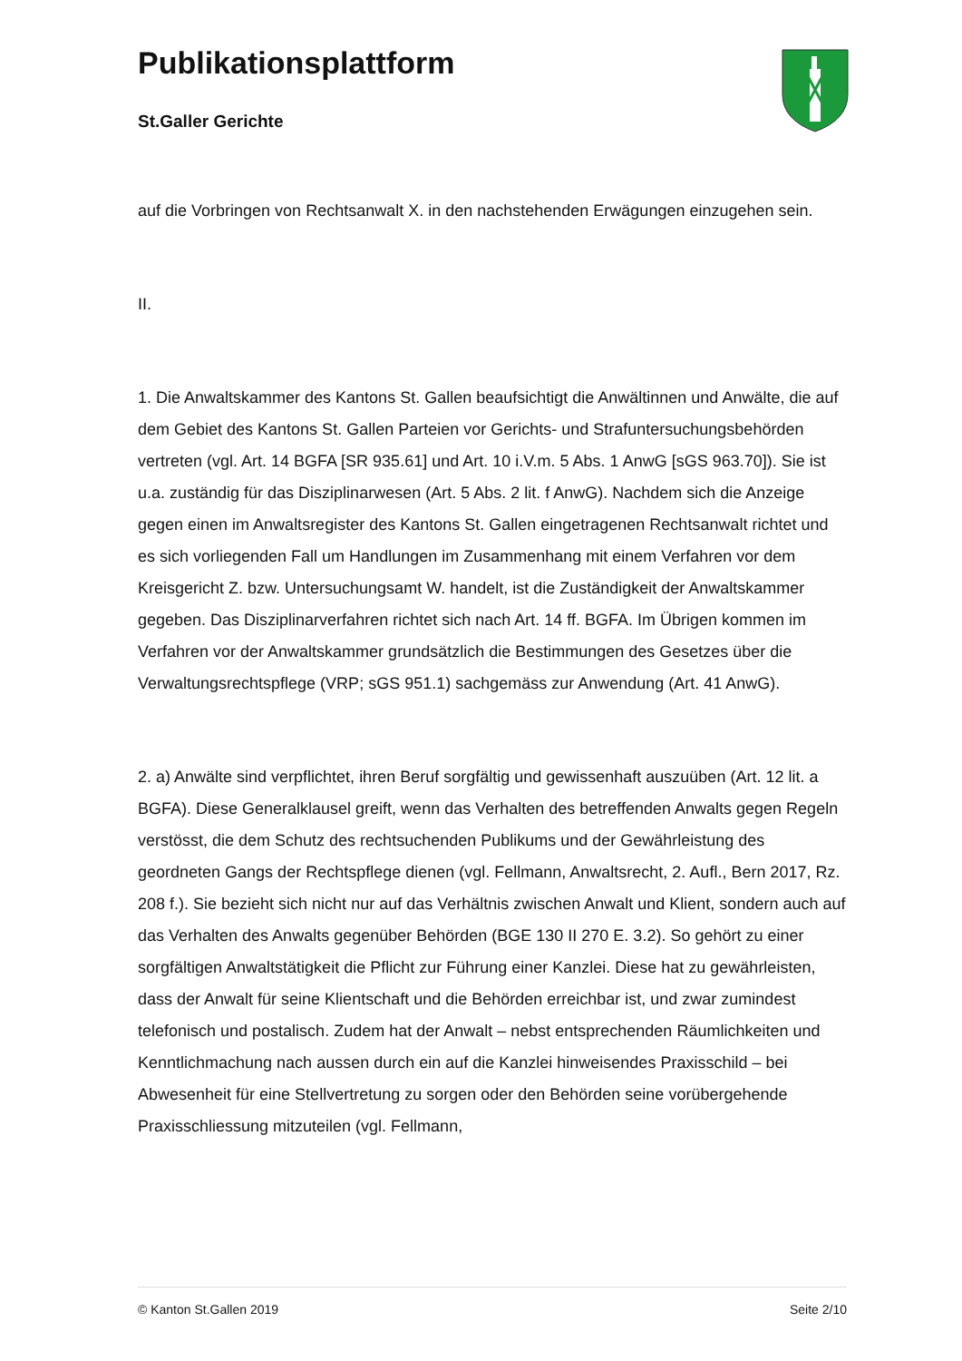Publikationsplattform
St.Galler Gerichte
auf die Vorbringen von Rechtsanwalt X. in den nachstehenden Erwägungen einzugehen sein.
II.
1. Die Anwaltskammer des Kantons St. Gallen beaufsichtigt die Anwältinnen und Anwälte, die auf dem Gebiet des Kantons St. Gallen Parteien vor Gerichts- und Strafuntersuchungsbehörden vertreten (vgl. Art. 14 BGFA [SR 935.61] und Art. 10 i.V.m. 5 Abs. 1 AnwG [sGS 963.70]). Sie ist u.a. zuständig für das Disziplinarwesen (Art. 5 Abs. 2 lit. f AnwG). Nachdem sich die Anzeige gegen einen im Anwaltsregister des Kantons St. Gallen eingetragenen Rechtsanwalt richtet und es sich vorliegenden Fall um Handlungen im Zusammenhang mit einem Verfahren vor dem Kreisgericht Z. bzw. Untersuchungsamt W. handelt, ist die Zuständigkeit der Anwaltskammer gegeben. Das Disziplinarverfahren richtet sich nach Art. 14 ff. BGFA. Im Übrigen kommen im Verfahren vor der Anwaltskammer grundsätzlich die Bestimmungen des Gesetzes über die Verwaltungsrechtspflege (VRP; sGS 951.1) sachgemäss zur Anwendung (Art. 41 AnwG).
2. a) Anwälte sind verpflichtet, ihren Beruf sorgfältig und gewissenhaft auszuüben (Art. 12 lit. a BGFA). Diese Generalklausel greift, wenn das Verhalten des betreffenden Anwalts gegen Regeln verstösst, die dem Schutz des rechtsuchenden Publikums und der Gewährleistung des geordneten Gangs der Rechtspflege dienen (vgl. Fellmann, Anwaltsrecht, 2. Aufl., Bern 2017, Rz. 208 f.). Sie bezieht sich nicht nur auf das Verhältnis zwischen Anwalt und Klient, sondern auch auf das Verhalten des Anwalts gegenüber Behörden (BGE 130 II 270 E. 3.2). So gehört zu einer sorgfältigen Anwaltstätigkeit die Pflicht zur Führung einer Kanzlei. Diese hat zu gewährleisten, dass der Anwalt für seine Klientschaft und die Behörden erreichbar ist, und zwar zumindest telefonisch und postalisch. Zudem hat der Anwalt – nebst entsprechenden Räumlichkeiten und Kenntlichmachung nach aussen durch ein auf die Kanzlei hinweisendes Praxisschild – bei Abwesenheit für eine Stellvertretung zu sorgen oder den Behörden seine vorübergehende Praxisschliessung mitzuteilen (vgl. Fellmann,
© Kanton St.Gallen 2019 Seite 2/10